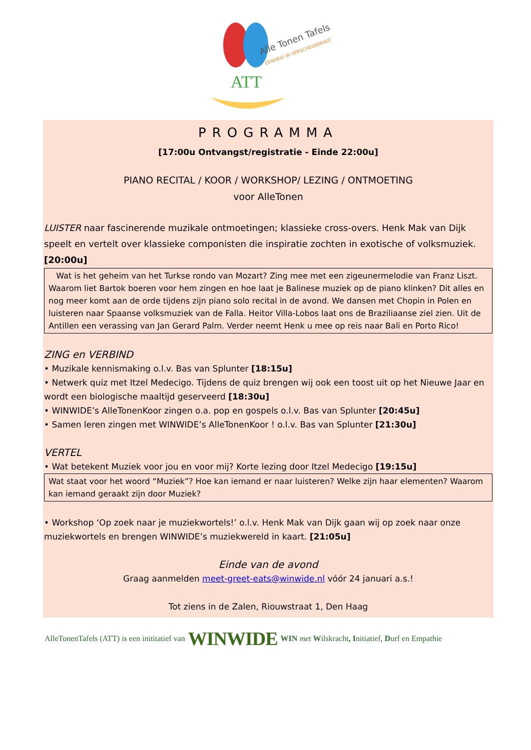ATT
Alle Tonen Tafels
EENHEID IN VERSCHEIDENHEID
PROGRAMMA
[17:00u Ontvangst/registratie - Einde 22:00u]
PIANO RECITAL / KOOR / WORKSHOP/ LEZING / ONTMOETING
voor AlleTonen
LUISTER naar fascinerende muzikale ontmoetingen; klassieke cross-overs. Henk Mak van Dijk speelt en vertelt over klassieke componisten die inspiratie zochten in exotische of volksmuziek. [20:00u]
Wat is het geheim van het Turkse rondo van Mozart? Zing mee met een zigeunermelodie van Franz Liszt. Waarom liet Bartok boeren voor hem zingen en hoe laat je Balinese muziek op de piano klinken? Dit alles en nog meer komt aan de orde tijdens zijn piano solo recital in de avond. We dansen met Chopin in Polen en luisteren naar Spaanse volksmuziek van de Falla. Heitor Villa-Lobos laat ons de Braziliaanse ziel zien. Uit de Antillen een verassing van Jan Gerard Palm. Verder neemt Henk u mee op reis naar Bali en Porto Rico!
ZING en VERBIND
• Muzikale kennismaking o.l.v. Bas van Splunter [18:15u]
• Netwerk quiz met Itzel Medecigo. Tijdens de quiz brengen wij ook een toost uit op het Nieuwe Jaar en wordt een biologische maaltijd geserveerd [18:30u]
• WINWIDE’s AlleTonenKoor zingen o.a. pop en gospels o.l.v. Bas van Splunter [20:45u]
• Samen leren zingen met WINWIDE’s AlleTonenKoor ! o.l.v. Bas van Splunter [21:30u]
VERTEL
• Wat betekent Muziek voor jou en voor mij? Korte lezing door Itzel Medecigo [19:15u]
Wat staat voor het woord “Muziek”? Hoe kan iemand er naar luisteren? Welke zijn haar elementen? Waarom kan iemand geraakt zijn door Muziek?
• Workshop ‘Op zoek naar je muziekwortels!’ o.l.v. Henk Mak van Dijk gaan wij op zoek naar onze muziekwortels en brengen WINWIDE’s muziekwereld in kaart. [21:05u]
Einde van de avond
Graag aanmelden meet-greet-eats@winwide.nl vóór 24 januari a.s.!
Tot ziens in de Zalen, Riouwstraat 1, Den Haag
AlleTonenTafels (ATT) is een inititatief van WINWIDE WIN met Wilskracht, Initiatief, Durf en Empathie